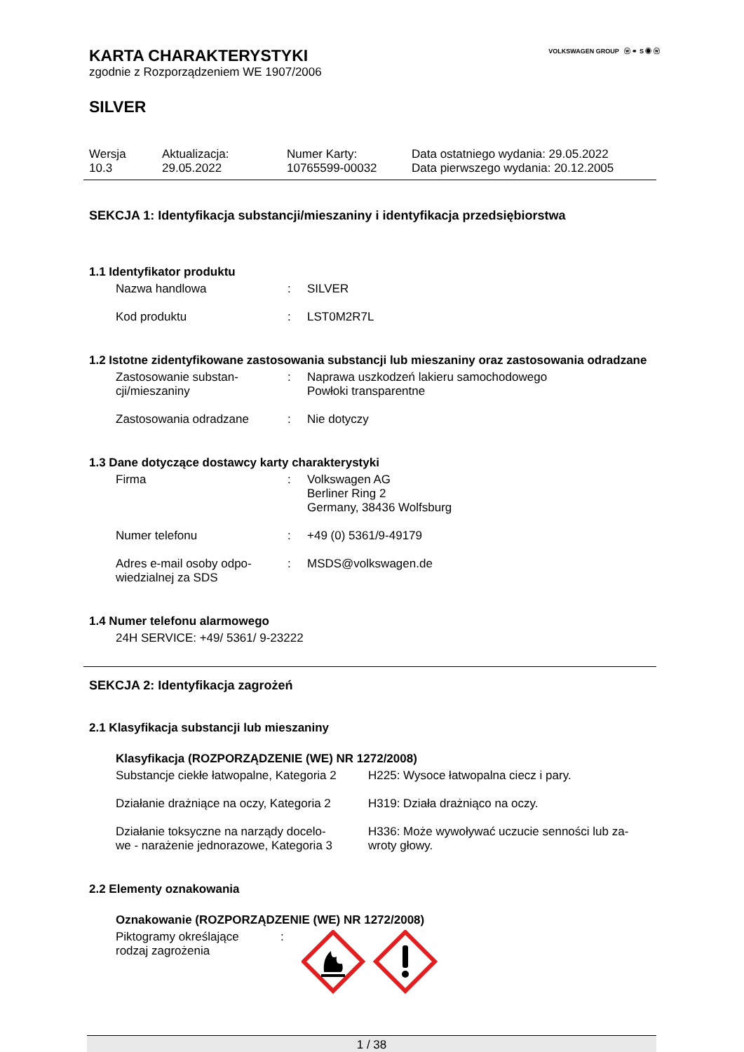VOLKSWAGEN GROUP ⓦ ⚭ S ◉ ⓦ
KARTA CHARAKTERYSTYKI
zgodnie z Rozporządzeniem WE 1907/2006
SILVER
| Wersja 10.3 | Aktualizacja: 29.05.2022 | Numer Karty: 10765599-00032 | Data ostatniego wydania: 29.05.2022 Data pierwszego wydania: 20.12.2005 |
SEKCJA 1: Identyfikacja substancji/mieszaniny i identyfikacja przedsiębiorstwa
1.1 Identyfikator produktu
| Nazwa handlowa | : | SILVER |
| Kod produktu | : | LST0M2R7L |
1.2 Istotne zidentyfikowane zastosowania substancji lub mieszaniny oraz zastosowania odradzane
| Zastosowanie substan- cji/mieszaniny | : | Naprawa uszkodzeń lakieru samochodowego Powłoki transparentne |
| Zastosowania odradzane | : | Nie dotyczy |
1.3 Dane dotyczące dostawcy karty charakterystyki
| Firma | : | Volkswagen AG Berliner Ring 2 Germany, 38436 Wolfsburg |
| Numer telefonu | : | +49 (0) 5361/9-49179 |
| Adres e-mail osoby odpo- wiedzialnej za SDS | : | MSDS@volkswagen.de |
1.4 Numer telefonu alarmowego
24H SERVICE: +49/ 5361/ 9-23222
SEKCJA 2: Identyfikacja zagrożeń
2.1 Klasyfikacja substancji lub mieszaniny
Klasyfikacja (ROZPORZĄDZENIE (WE) NR 1272/2008)
| Substancje ciekłe łatwopalne, Kategoria 2 | H225: Wysoce łatwopalna ciecz i pary. |
| Działanie drażniące na oczy, Kategoria 2 | H319: Działa drażniąco na oczy. |
| Działanie toksyczne na narządy docelo- we - narażenie jednorazowe, Kategoria 3 | H336: Może wywoływać uczucie senności lub za- wroty głowy. |
2.2 Elementy oznakowania
Oznakowanie (ROZPORZĄDZENIE (WE) NR 1272/2008)
| Piktogramy określające rodzaj zagrożenia | : | |
1 / 38